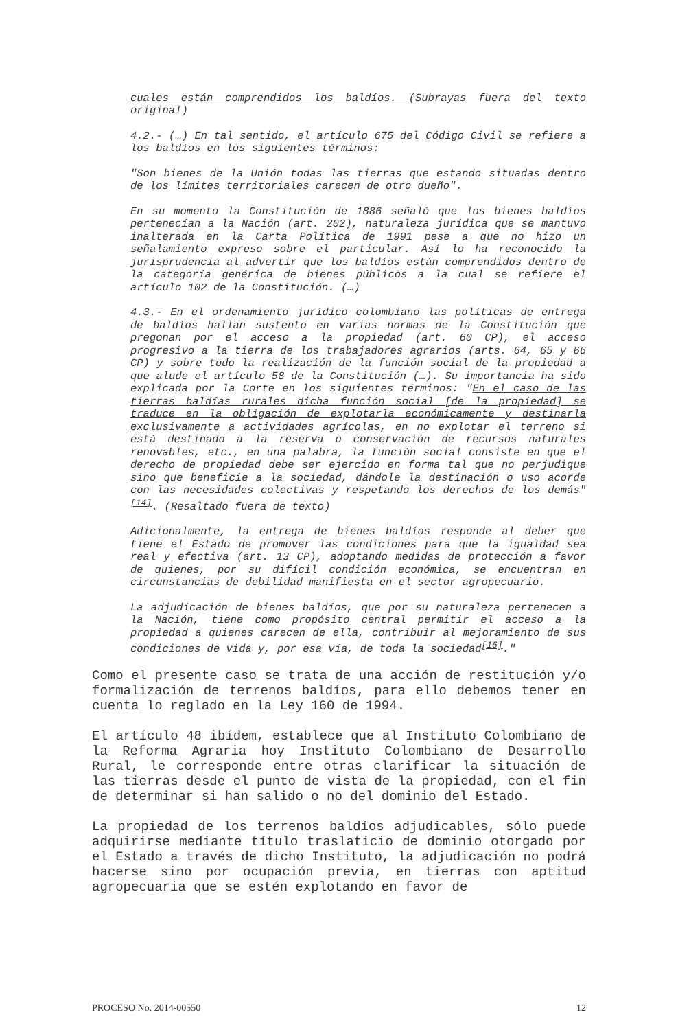cuales están comprendidos los baldíos. (Subrayas fuera del texto original)
4.2.- (…) En tal sentido, el artículo 675 del Código Civil se refiere a los baldíos en los siguientes términos:
"Son bienes de la Unión todas las tierras que estando situadas dentro de los límites territoriales carecen de otro dueño".
En su momento la Constitución de 1886 señaló que los bienes baldíos pertenecían a la Nación (art. 202), naturaleza jurídica que se mantuvo inalterada en la Carta Política de 1991 pese a que no hizo un señalamiento expreso sobre el particular. Así lo ha reconocido la jurisprudencia al advertir que los baldíos están comprendidos dentro de la categoría genérica de bienes públicos a la cual se refiere el artículo 102 de la Constitución. (…)
4.3.- En el ordenamiento jurídico colombiano las políticas de entrega de baldíos hallan sustento en varias normas de la Constitución que pregonan por el acceso a la propiedad (art. 60 CP), el acceso progresivo a la tierra de los trabajadores agrarios (arts. 64, 65 y 66 CP) y sobre todo la realización de la función social de la propiedad a que alude el artículo 58 de la Constitución (…). Su importancia ha sido explicada por la Corte en los siguientes términos: "En el caso de las tierras baldías rurales dicha función social [de la propiedad] se traduce en la obligación de explotarla económicamente y destinarla exclusivamente a actividades agrícolas, en no explotar el terreno si está destinado a la reserva o conservación de recursos naturales renovables, etc., en una palabra, la función social consiste en que el derecho de propiedad debe ser ejercido en forma tal que no perjudique sino que beneficie a la sociedad, dándole la destinación o uso acorde con las necesidades colectivas y respetando los derechos de los demás"<sup>[14]</sup>. (Resaltado fuera de texto)
Adicionalmente, la entrega de bienes baldíos responde al deber que tiene el Estado de promover las condiciones para que la igualdad sea real y efectiva (art. 13 CP), adoptando medidas de protección a favor de quienes, por su difícil condición económica, se encuentran en circunstancias de debilidad manifiesta en el sector agropecuario.
La adjudicación de bienes baldíos, que por su naturaleza pertenecen a la Nación, tiene como propósito central permitir el acceso a la propiedad a quienes carecen de ella, contribuir al mejoramiento de sus condiciones de vida y, por esa vía, de toda la sociedad<sup>[16]</sup>."
Como el presente caso se trata de una acción de restitución y/o formalización de terrenos baldíos, para ello debemos tener en cuenta lo reglado en la Ley 160 de 1994.
El artículo 48 ibídem, establece que al Instituto Colombiano de la Reforma Agraria hoy Instituto Colombiano de Desarrollo Rural, le corresponde entre otras clarificar la situación de las tierras desde el punto de vista de la propiedad, con el fin de determinar si han salido o no del dominio del Estado.
La propiedad de los terrenos baldíos adjudicables, sólo puede adquirirse mediante título traslaticio de dominio otorgado por el Estado a través de dicho Instituto, la adjudicación no podrá hacerse sino por ocupación previa, en tierras con aptitud agropecuaria que se estén explotando en favor de
PROCESO No. 2014-00550 12